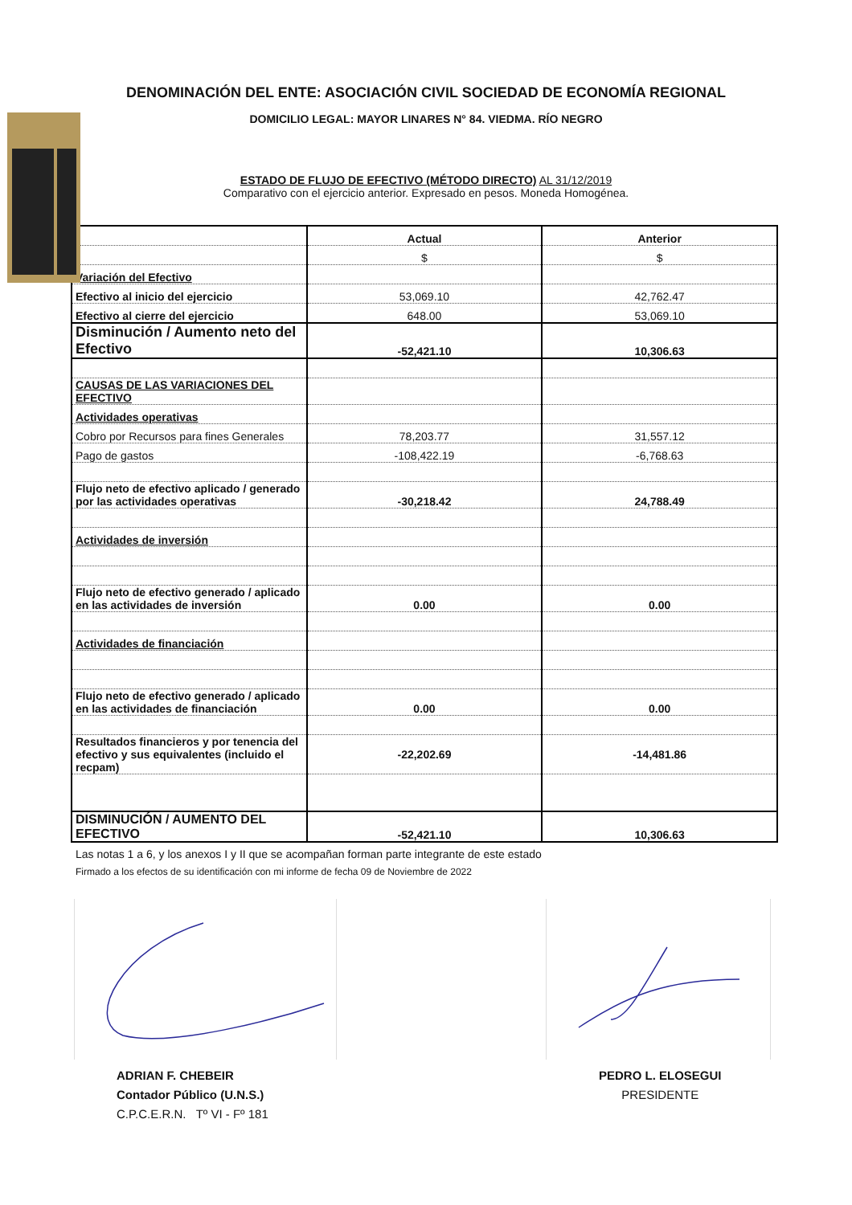DENOMINACIÓN DEL ENTE: ASOCIACIÓN CIVIL SOCIEDAD DE ECONOMÍA REGIONAL
DOMICILIO LEGAL: MAYOR LINARES N° 84. VIEDMA. RÍO NEGRO
ESTADO DE FLUJO DE EFECTIVO (MÉTODO DIRECTO) AL 31/12/2019
Comparativo con el ejercicio anterior. Expresado en pesos. Moneda Homogénea.
| | Actual | Anterior |
| --- | --- | --- |
| | $ | $ |
| Variación del Efectivo | | |
| Efectivo al inicio del ejercicio | 53,069.10 | 42,762.47 |
| Efectivo al cierre del ejercicio | 648.00 | 53,069.10 |
| Disminución / Aumento neto del Efectivo | -52,421.10 | 10,306.63 |
| CAUSAS DE LAS VARIACIONES DEL EFECTIVO | | |
| Actividades operativas | | |
| Cobro por Recursos para fines Generales | 78,203.77 | 31,557.12 |
| Pago de gastos | -108,422.19 | -6,768.63 |
| Flujo neto de efectivo aplicado / generado por las actividades operativas | -30,218.42 | 24,788.49 |
| Actividades de inversión | | |
| Flujo neto de efectivo generado / aplicado en las actividades de inversión | 0.00 | 0.00 |
| Actividades de financiación | | |
| Flujo neto de efectivo generado / aplicado en las actividades de financiación | 0.00 | 0.00 |
| Resultados financieros y por tenencia del efectivo y sus equivalentes (incluido el recpam) | -22,202.69 | -14,481.86 |
| DISMINUCIÓN / AUMENTO DEL EFECTIVO | -52,421.10 | 10,306.63 |
Las notas 1 a 6, y los anexos I y II que se acompañan forman parte integrante de este estado
Firmado a los efectos de su identificación con mi informe de fecha 09 de Noviembre de 2022
ADRIAN F. CHEBEIR
Contador Público (U.N.S.)
C.P.C.E.R.N. Tº VI - Fº 181
PEDRO L. ELOSEGUI
PRESIDENTE